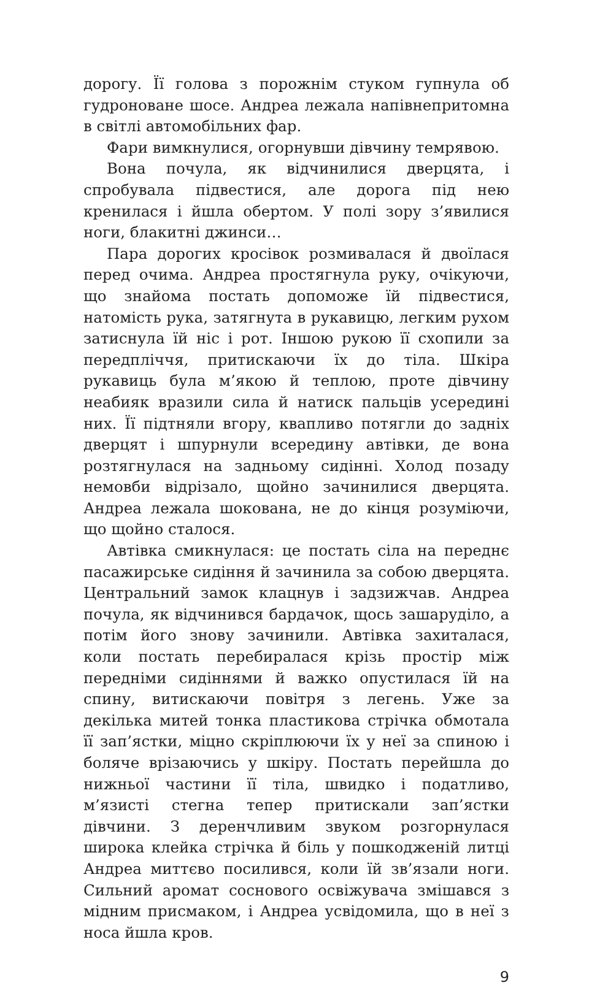дорогу. Її голова з порожнім стуком гупнула об гудроноване шосе. Андреа лежала напівнепритомна в світлі автомобільних фар.
Фари вимкнулися, огорнувши дівчину темрявою.
Вона почула, як відчинилися дверцята, і спробувала підвестися, але дорога під нею кренилася і йшла обертом. У полі зору з’явилися ноги, блакитні джинси…
Пара дорогих кросівок розмивалася й двоїлася перед очима. Андреа простягнула руку, очікуючи, що знайома постать допоможе їй підвестися, натомість рука, затягнута в рукавицю, легким рухом затиснула їй ніс і рот. Іншою рукою її схопили за передпліччя, притискаючи їх до тіла. Шкіра рукавиць була м’якою й теплою, проте дівчину неабияк вразили сила й натиск пальців усередині них. Її підтняли вгору, квапливо потягли до задніх дверцят і шпурнули всередину автівки, де вона розтягнулася на задньому сидінні. Холод позаду немовби відрізало, щойно зачинилися дверцята. Андреа лежала шокована, не до кінця розуміючи, що щойно сталося.
Автівка смикнулася: це постать сіла на переднє пасажирське сидіння й зачинила за собою дверцята. Центральний замок клацнув і задзижчав. Андреа почула, як відчинився бардачок, щось зашаруділо, а потім його знову зачинили. Автівка захиталася, коли постать перебиралася крізь простір між передніми сидіннями й важко опустилася їй на спину, витискаючи повітря з легень. Уже за декілька митей тонка пластикова стрічка обмотала її зап’ястки, міцно скріплюючи їх у неї за спиною і боляче врізаючись у шкіру. Постать перейшла до нижньої частини її тіла, швидко і податливо, м’язисті стегна тепер притискали зап’ястки дівчини. З деренчливим звуком розгорнулася широка клейка стрічка й біль у пошкодженій литці Андреа миттєво посилився, коли їй зв’язали ноги. Сильний аромат соснового освіжувача змішався з мідним присмаком, і Андреа усвідомила, що в неї з носа йшла кров.
9